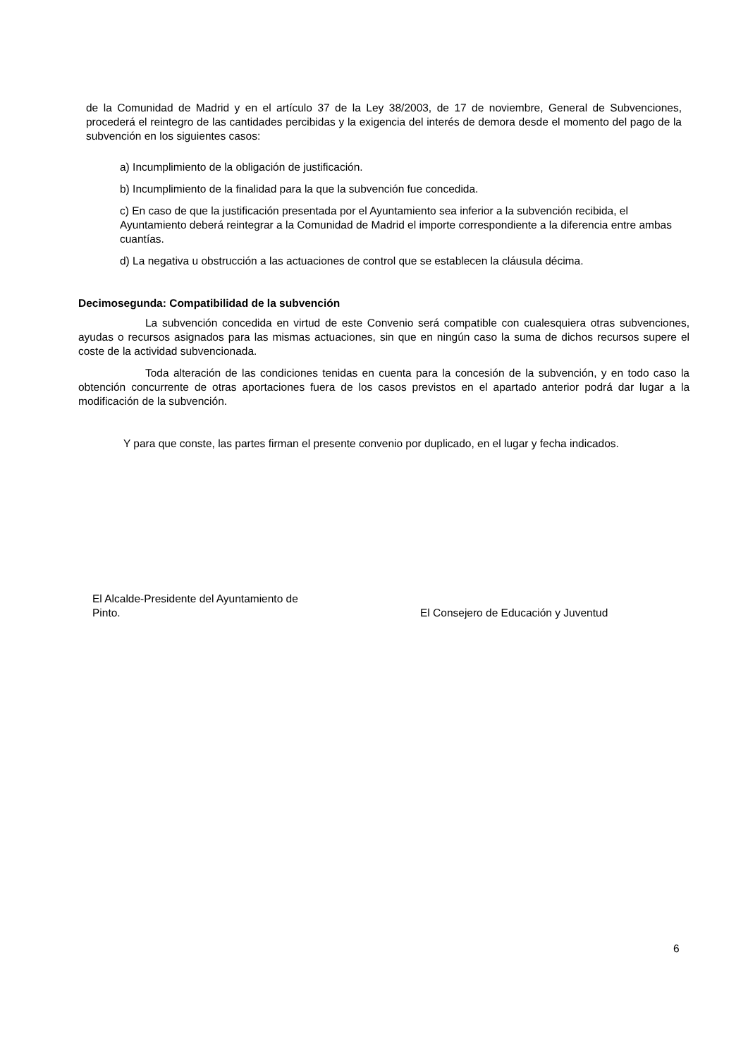de la Comunidad de Madrid y en el artículo 37 de la Ley 38/2003, de 17 de noviembre, General de Subvenciones, procederá el reintegro de las cantidades percibidas y la exigencia del interés de demora desde el momento del pago de la subvención en los siguientes casos:
a) Incumplimiento de la obligación de justificación.
b) Incumplimiento de la finalidad para la que la subvención fue concedida.
c) En caso de que la justificación presentada por el Ayuntamiento sea inferior a la subvención recibida, el Ayuntamiento deberá reintegrar a la Comunidad de Madrid el importe correspondiente a la diferencia entre ambas cuantías.
d) La negativa u obstrucción a las actuaciones de control que se establecen la cláusula décima.
Decimosegunda: Compatibilidad de la subvención
La subvención concedida en virtud de este Convenio será compatible con cualesquiera otras subvenciones, ayudas o recursos asignados para las mismas actuaciones, sin que en ningún caso la suma de dichos recursos supere el coste de la actividad subvencionada.
Toda alteración de las condiciones tenidas en cuenta para la concesión de la subvención, y en todo caso la obtención concurrente de otras aportaciones fuera de los casos previstos en el apartado anterior podrá dar lugar a la modificación de la subvención.
Y para que conste, las partes firman el presente convenio por duplicado, en el lugar y fecha indicados.
El Alcalde-Presidente del Ayuntamiento de
Pinto.
El Consejero de Educación y Juventud
6